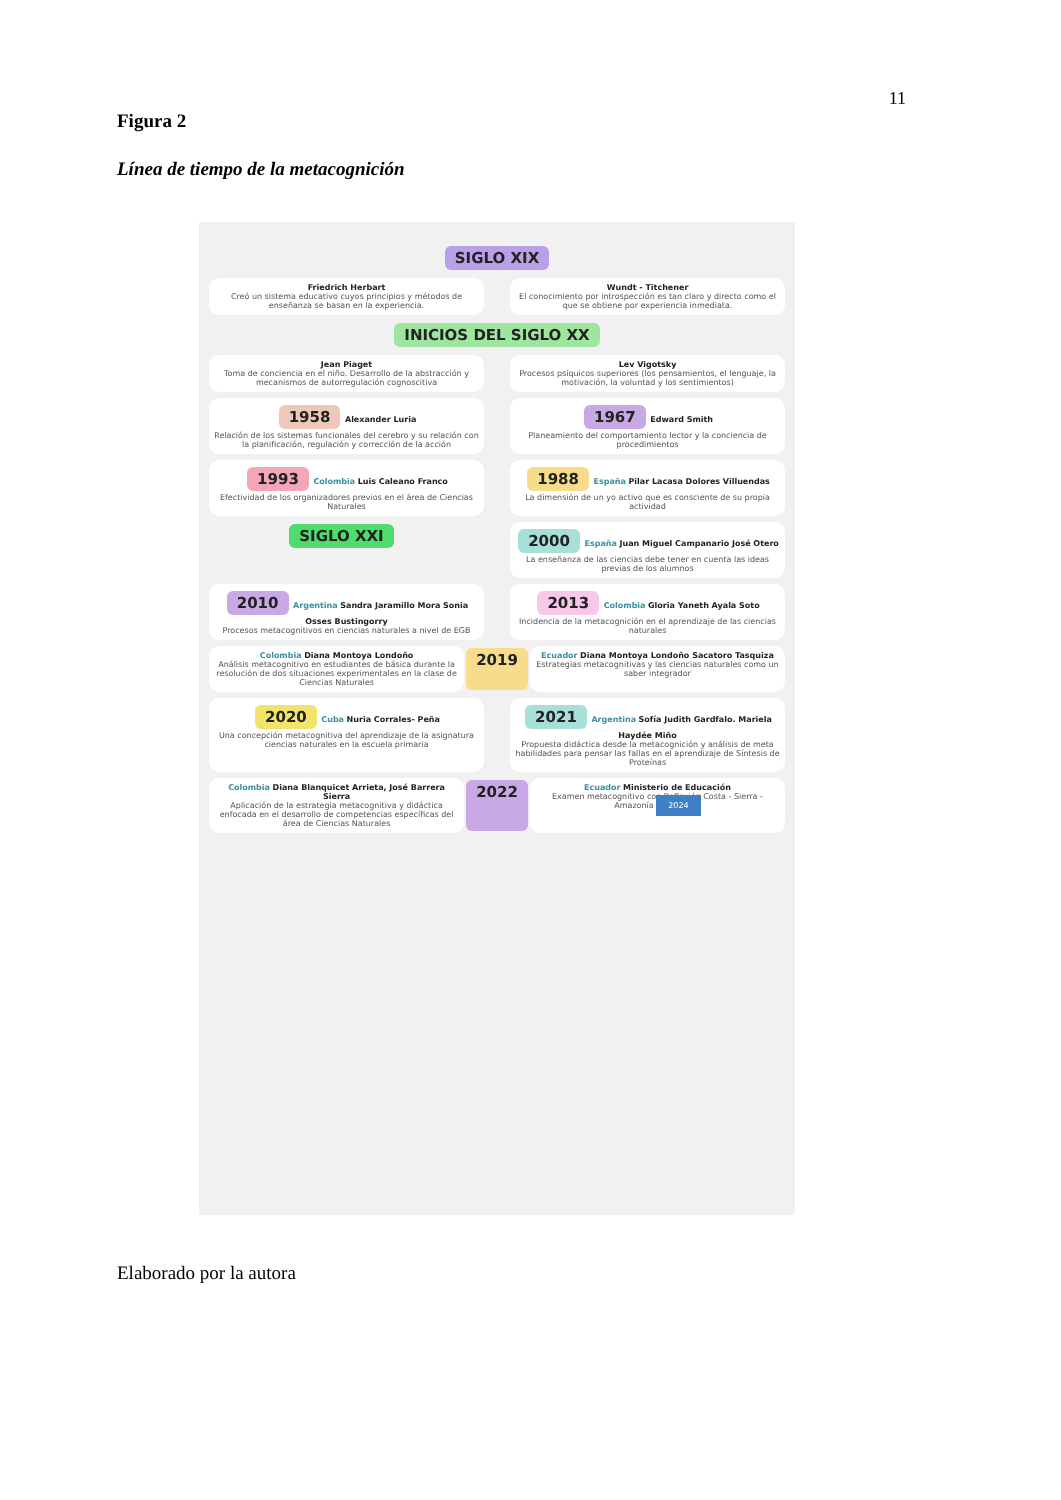11
Figura 2
Línea de tiempo de la metacognición
SIGLO XIX
Friedrich Herbart
Creó un sistema educativo cuyos principios y métodos de enseñanza se basan en la experiencia.
Wundt - Titchener
El conocimiento por introspección es tan claro y directo como el que se obtiene por experiencia inmediata.
INICIOS DEL SIGLO XX
Jean Piaget
Toma de conciencia en el niño. Desarrollo de la abstracción y mecanismos de autorregulación cognoscitiva
Lev Vigotsky
Procesos psíquicos superiores (los pensamientos, el lenguaje, la motivación, la voluntad y los sentimientos)
1958 Alexander Luria
Relación de los sistemas funcionales del cerebro y su relación con la planificación, regulación y corrección de la acción
1967 Edward Smith
Planeamiento del comportamiento lector y la conciencia de procedimientos
1993 Colombia Luis Caleano Franco
Efectividad de los organizadores previos en el área de Ciencias Naturales
1988 España Pilar Lacasa Dolores Villuendas
La dimensión de un yo activo que es consciente de su propia actividad
SIGLO XXI
2000 España Juan Miguel Campanario José Otero
La enseñanza de las ciencias debe tener en cuenta las ideas previas de los alumnos
2010 Argentina Sandra Jaramillo Mora Sonia Osses Bustingorry
Procesos metacognitivos en ciencias naturales a nivel de EGB
2013 Colombia Gloria Yaneth Ayala Soto
Incidencia de la metacognición en el aprendizaje de las ciencias naturales
Colombia Diana Montoya Londoño
Análisis metacognitivo en estudiantes de básica durante la resolución de dos situaciones experimentales en la clase de Ciencias Naturales
2019
Ecuador Diana Montoya Londoño Sacatoro Tasquiza
Estrategias metacognitivas y las ciencias naturales como un saber integrador
2020 Cuba Nuria Corrales- Peña
Una concepción metacognitiva del aprendizaje de la asignatura ciencias naturales en la escuela primaria
2021 Argentina Sofía Judith Gardfalo. Mariela Haydée Miño
Propuesta didáctica desde la metacognición y análisis de meta habilidades para pensar las fallas en el aprendizaje de Síntesis de Proteínas
Colombia Diana Blanquicet Arrieta, José Barrera Sierra
Aplicación de la estrategia metacognitiva y didáctica enfocada en el desarrollo de competencias específicas del área de Ciencias Naturales
2022
Ecuador Ministerio de Educación
Examen metacognitivo con Reflexión Costa - Sierra - Amazonía 2024
Elaborado por la autora